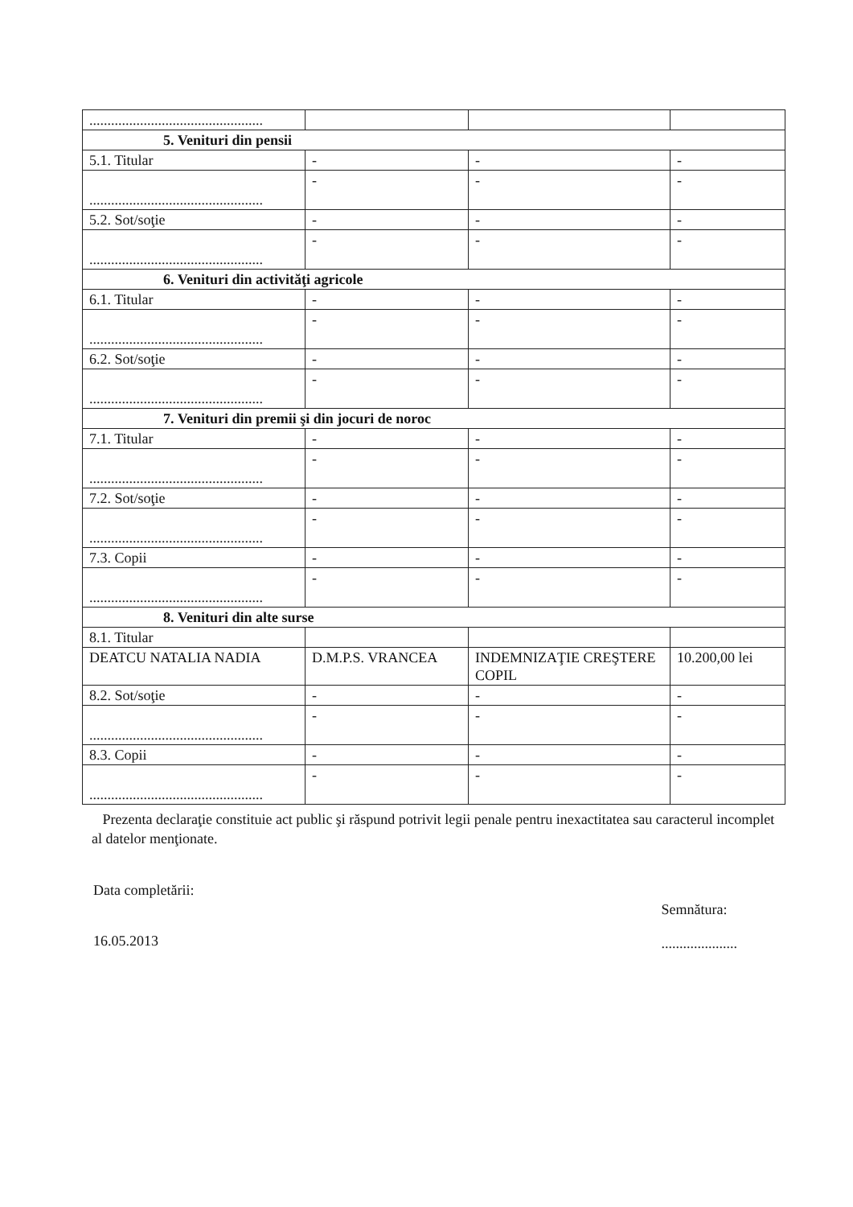| ................................................ | | | |
| 5. Venituri din pensii | | | |
| 5.1. Titular | - | - | - |
| ................................................ | - | - | - |
| 5.2. Sot/soţie | - | - | - |
| ................................................ | - | - | - |
| 6. Venituri din activităţi agricole | | | |
| 6.1. Titular | - | - | - |
| ................................................ | - | - | - |
| 6.2. Sot/soţie | - | - | - |
| ................................................ | - | - | - |
| 7. Venituri din premii şi din jocuri de noroc | | | |
| 7.1. Titular | - | - | - |
| ................................................ | - | - | - |
| 7.2. Sot/soţie | - | - | - |
| ................................................ | - | - | - |
| 7.3. Copii | - | - | - |
| ................................................ | - | - | - |
| 8. Venituri din alte surse | | | |
| 8.1. Titular | | | |
| DEATCU NATALIA NADIA | D.M.P.S. VRANCEA | INDEMNIZAŢIE CREŞTERE COPIL | 10.200,00 lei |
| 8.2. Sot/soţie | - | - | - |
| ................................................ | - | - | - |
| 8.3. Copii | - | - | - |
| ................................................ | - | - | - |
Prezenta declaraţie constituie act public şi răspund potrivit legii penale pentru inexactitatea sau caracterul incomplet al datelor menţionate.
Data completării:
16.05.2013
Semnătura:
.....................